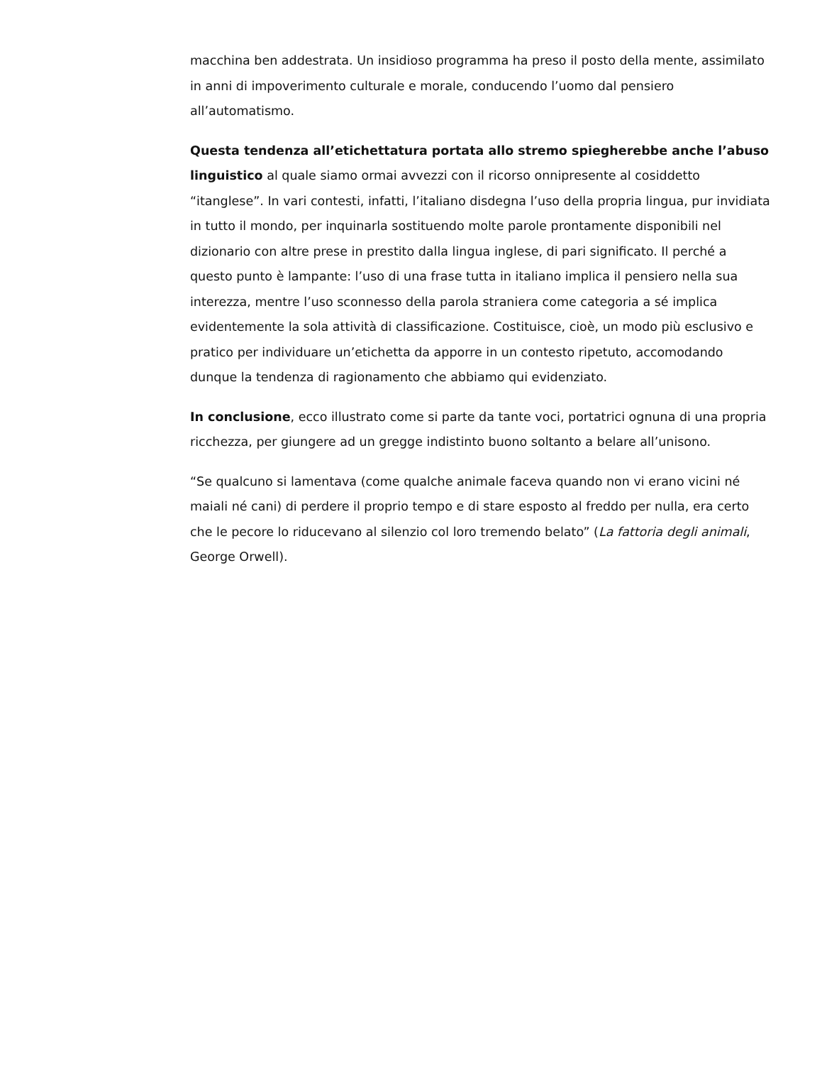macchina ben addestrata. Un insidioso programma ha preso il posto della mente, assimilato in anni di impoverimento culturale e morale, conducendo l’uomo dal pensiero all’automatismo.
Questa tendenza all’etichettatura portata allo stremo spiegherebbe anche l’abuso linguistico al quale siamo ormai avvezzi con il ricorso onnipresente al cosiddetto “itanglese”. In vari contesti, infatti, l’italiano disdegna l’uso della propria lingua, pur invidiata in tutto il mondo, per inquinarla sostituendo molte parole prontamente disponibili nel dizionario con altre prese in prestito dalla lingua inglese, di pari significato. Il perché a questo punto è lampante: l’uso di una frase tutta in italiano implica il pensiero nella sua interezza, mentre l’uso sconnesso della parola straniera come categoria a sé implica evidentemente la sola attività di classificazione. Costituisce, cioè, un modo più esclusivo e pratico per individuare un’etichetta da apporre in un contesto ripetuto, accomodando dunque la tendenza di ragionamento che abbiamo qui evidenziato.
In conclusione, ecco illustrato come si parte da tante voci, portatrici ognuna di una propria ricchezza, per giungere ad un gregge indistinto buono soltanto a belare all’unisono.
“Se qualcuno si lamentava (come qualche animale faceva quando non vi erano vicini né maiali né cani) di perdere il proprio tempo e di stare esposto al freddo per nulla, era certo che le pecore lo riducevano al silenzio col loro tremendo belato” (La fattoria degli animali, George Orwell).